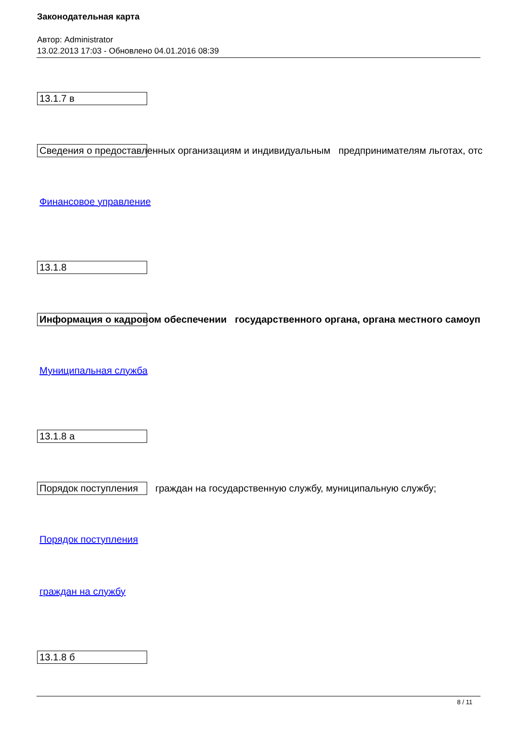Законодательная карта
Автор: Administrator
13.02.2013 17:03 - Обновлено 04.01.2016 08:39
13.1.7 в
Сведения о предоставленных организациям и индивидуальным предпринимателям льготах, отс
Финансовое управление
13.1.8
Информация о кадровом обеспечении государственного органа, органа местного самоуп
Муниципальная служба
13.1.8 а
Порядок поступления граждан на государственную службу, муниципальную службу;
Порядок поступления
граждан на службу
13.1.8 б
8 / 11